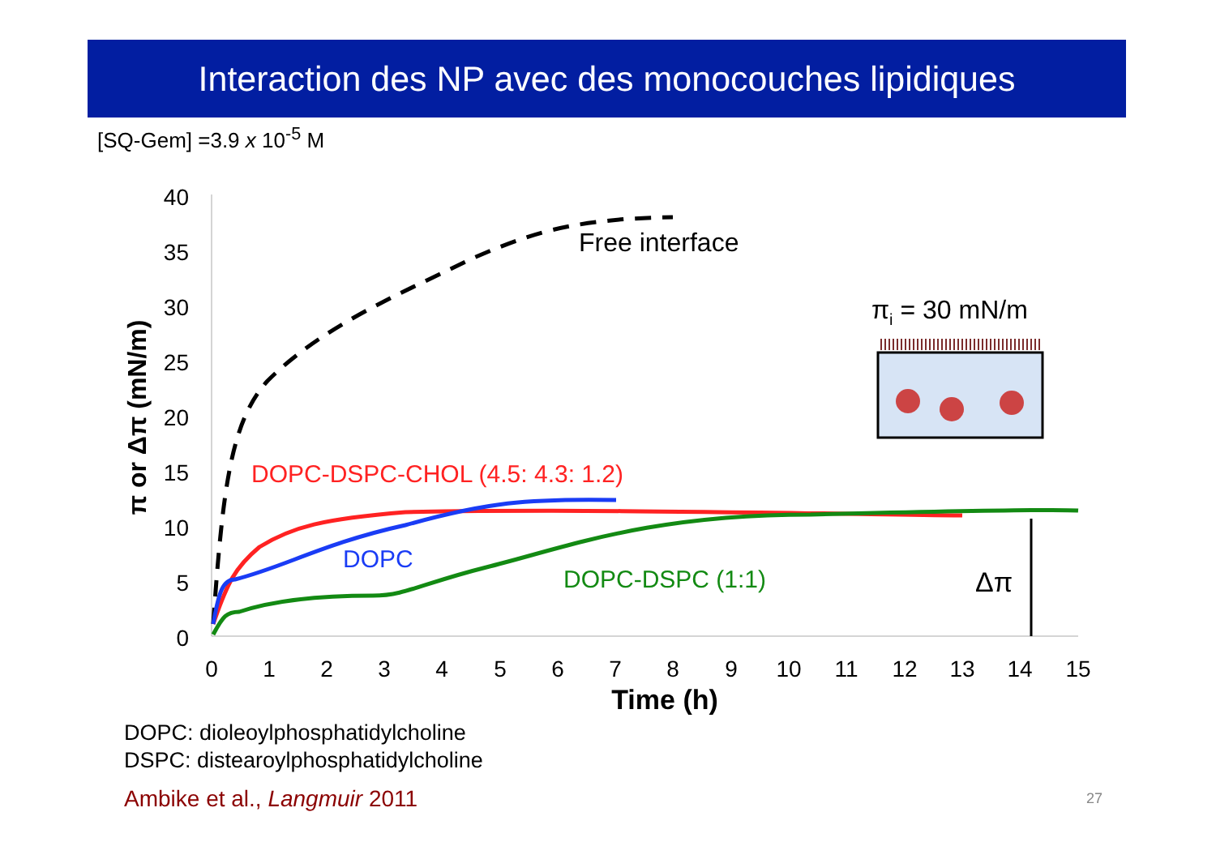Interaction des NP avec des monocouches lipidiques
[SQ-Gem] =3.9 x 10<sup>-5</sup> M
40
35
30
25
20
15
10
5
0
0
1
2
3
4
5
6
7
8
9
10
11
12
13
14
15
Time (h)
π or Δπ (mN/m)
Free interface
DOPC-DSPC-CHOL (4.5: 4.3: 1.2)
DOPC
DOPC-DSPC (1:1)
Δπ
πi = 30 mN/m
DOPC: dioleoylphosphatidylcholine
DSPC: distearoylphosphatidylcholine
Ambike et al., Langmuir 2011 27